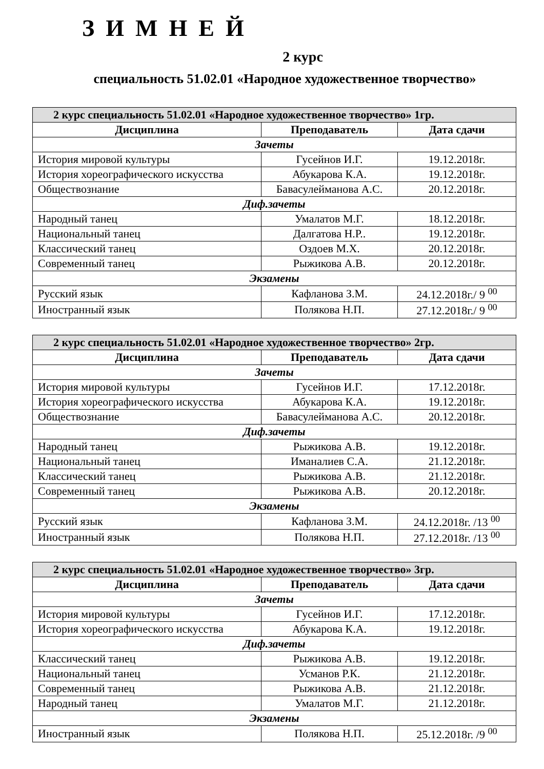ЗИМНЕЙ
2 курс
специальность 51.02.01 «Народное художественное творчество»
| 2 курс специальность 51.02.01 «Народное художественное творчество» 1гр. | | |
| Дисциплина | Преподаватель | Дата сдачи |
| Зачеты | | |
| История мировой культуры | Гусейнов И.Г. | 19.12.2018г. |
| История хореографического искусства | Абукарова К.А. | 19.12.2018г. |
| Обществознание | Бавасулейманова А.С. | 20.12.2018г. |
| Диф.зачеты | | |
| Народный танец | Умалатов М.Г. | 18.12.2018г. |
| Национальный танец | Далгатова Н.Р.. | 19.12.2018г. |
| Классический танец | Оздоев М.Х. | 20.12.2018г. |
| Современный танец | Рыжикова А.В. | 20.12.2018г. |
| Экзамены | | |
| Русский язык | Кафланова З.М. | 24.12.2018г./ 9 <sup>00</sup> |
| Иностранный язык | Полякова Н.П. | 27.12.2018г./ 9 <sup>00</sup> |
| 2 курс специальность 51.02.01 «Народное художественное творчество» 2гр. | | |
| Дисциплина | Преподаватель | Дата сдачи |
| Зачеты | | |
| История мировой культуры | Гусейнов И.Г. | 17.12.2018г. |
| История хореографического искусства | Абукарова К.А. | 19.12.2018г. |
| Обществознание | Бавасулейманова А.С. | 20.12.2018г. |
| Диф.зачеты | | |
| Народный танец | Рыжикова А.В. | 19.12.2018г. |
| Национальный танец | Иманалиев С.А. | 21.12.2018г. |
| Классический танец | Рыжикова А.В. | 21.12.2018г. |
| Современный танец | Рыжикова А.В. | 20.12.2018г. |
| Экзамены | | |
| Русский язык | Кафланова З.М. | 24.12.2018г. /13 <sup>00</sup> |
| Иностранный язык | Полякова Н.П. | 27.12.2018г. /13 <sup>00</sup> |
| 2 курс специальность 51.02.01 «Народное художественное творчество» 3гр. | | |
| Дисциплина | Преподаватель | Дата сдачи |
| Зачеты | | |
| История мировой культуры | Гусейнов И.Г. | 17.12.2018г. |
| История хореографического искусства | Абукарова К.А. | 19.12.2018г. |
| Диф.зачеты | | |
| Классический танец | Рыжикова А.В. | 19.12.2018г. |
| Национальный танец | Усманов Р.К. | 21.12.2018г. |
| Современный танец | Рыжикова А.В. | 21.12.2018г. |
| Народный танец | Умалатов М.Г. | 21.12.2018г. |
| Экзамены | | |
| Иностранный язык | Полякова Н.П. | 25.12.2018г. /9 <sup>00</sup> |